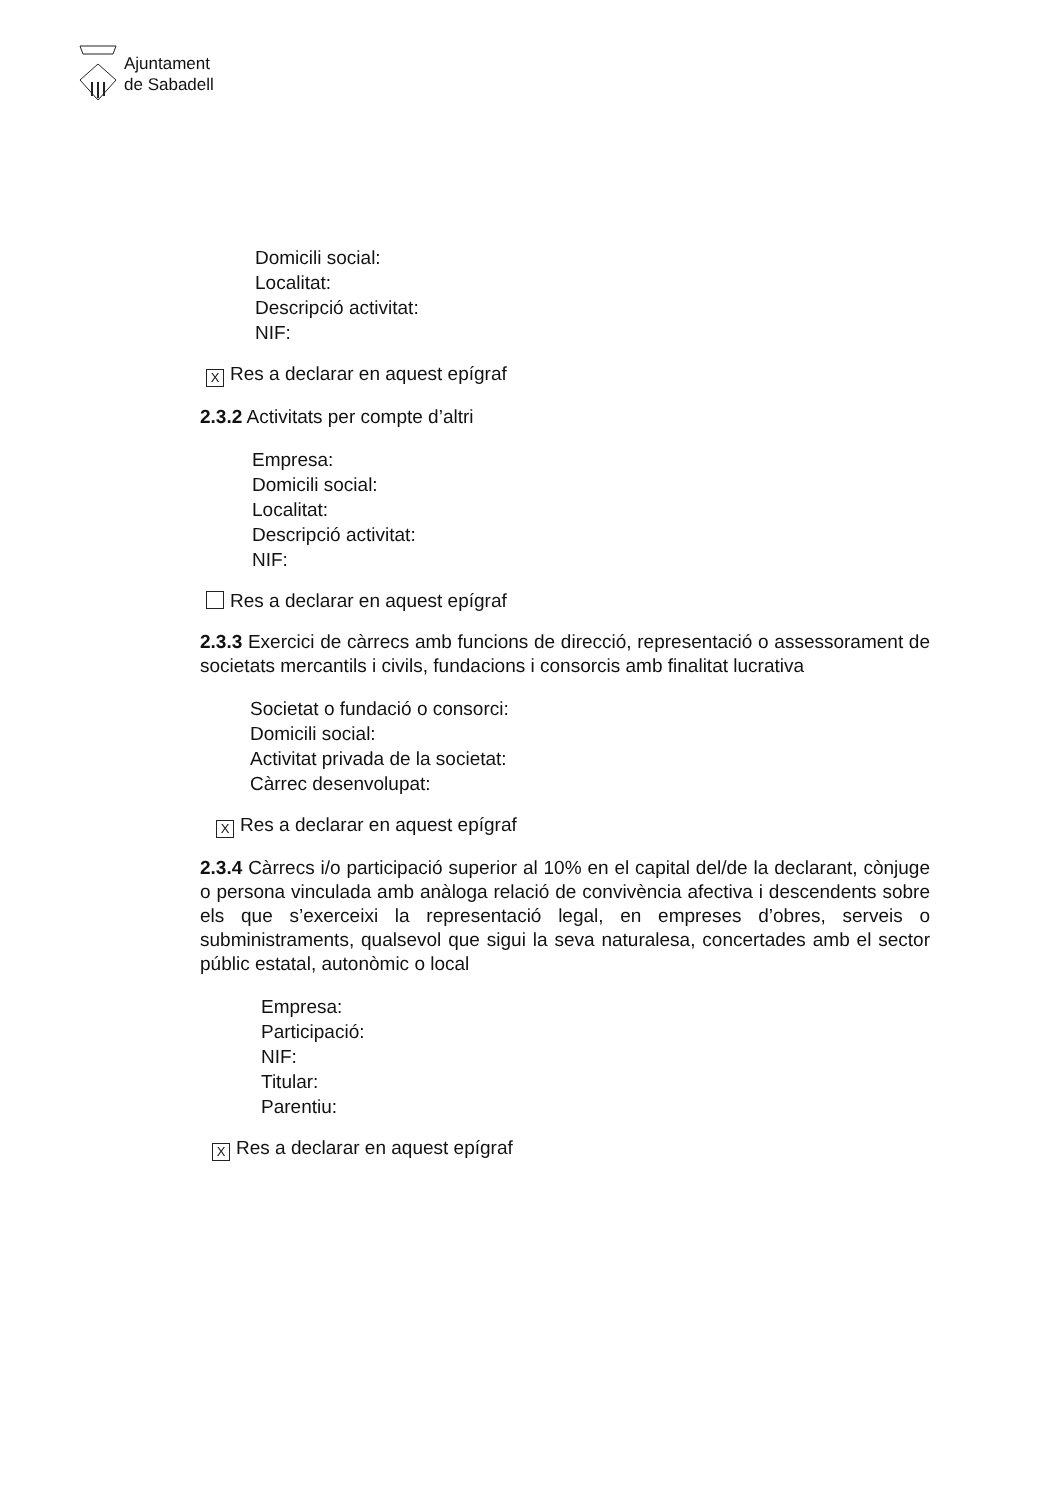Ajuntament
de Sabadell
Domicili social:
Localitat:
Descripció activitat:
NIF:
X Res a declarar en aquest epígraf
2.3.2 Activitats per compte d’altri
Empresa:
Domicili social:
Localitat:
Descripció activitat:
NIF:
Res a declarar en aquest epígraf
2.3.3 Exercici de càrrecs amb funcions de direcció, representació o assessorament de societats mercantils i civils, fundacions i consorcis amb finalitat lucrativa
Societat o fundació o consorci:
Domicili social:
Activitat privada de la societat:
Càrrec desenvolupat:
X Res a declarar en aquest epígraf
2.3.4 Càrrecs i/o participació superior al 10% en el capital del/de la declarant, cònjuge o persona vinculada amb anàloga relació de convivència afectiva i descendents sobre els que s’exerceixi la representació legal, en empreses d’obres, serveis o subministraments, qualsevol que sigui la seva naturalesa, concertades amb el sector públic estatal, autonòmic o local
Empresa:
Participació:
NIF:
Titular:
Parentiu:
X Res a declarar en aquest epígraf